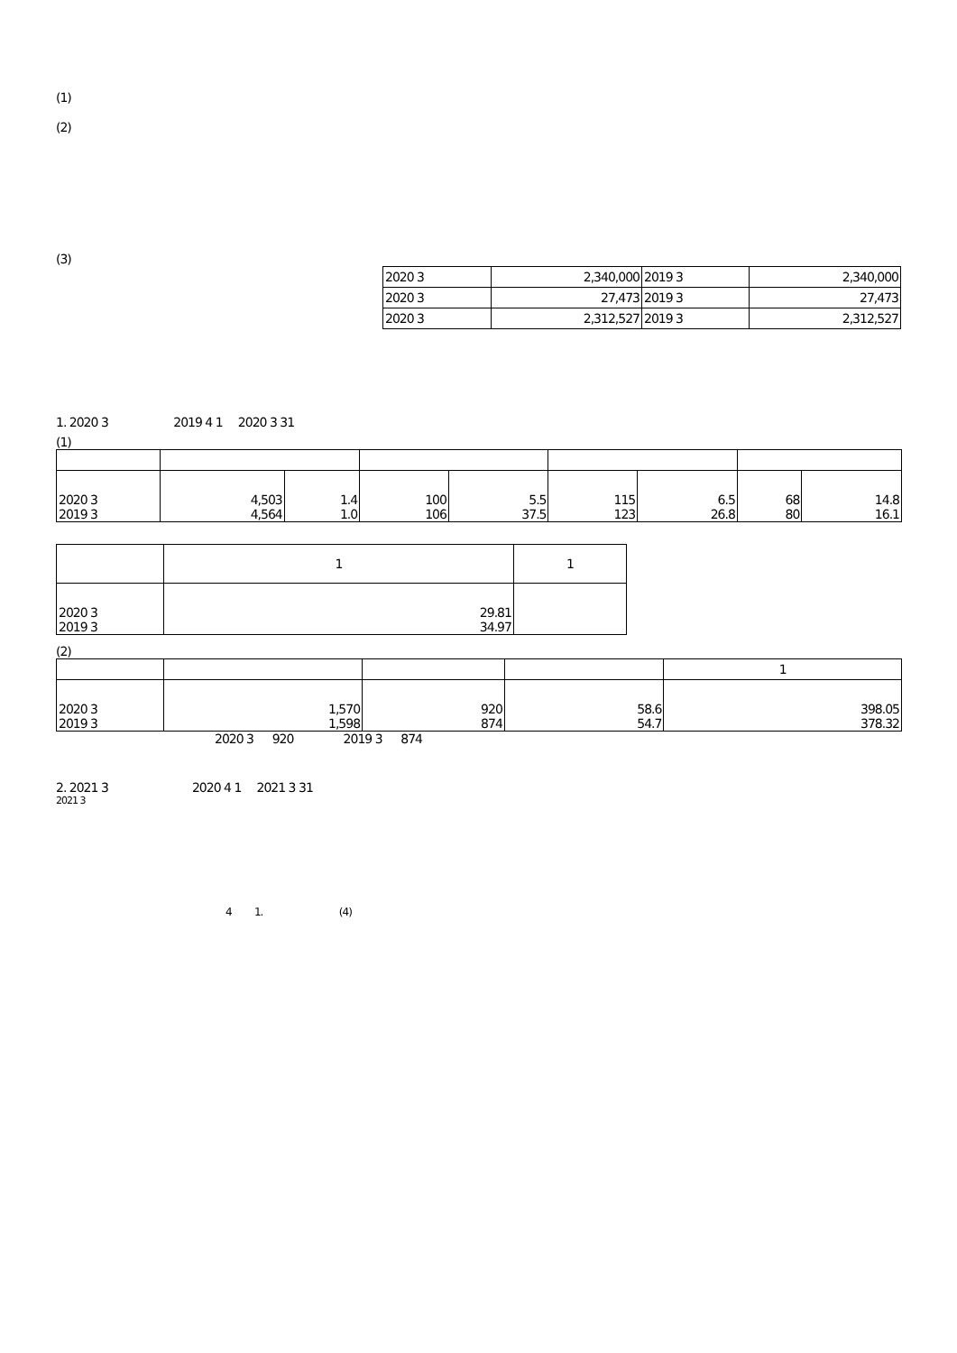(1)
(2)
(3)
| 2020 3 | 2,340,000 | 2019 3 | 2,340,000 |
| 2020 3 | 27,473 | 2019 3 | 27,473 |
| 2020 3 | 2,312,527 | 2019 3 | 2,312,527 |
1. 2020 3 2019 4 1 2020 3 31
(1)
| 2020 3 2019 3 | 4,503 4,564 | 1.4 1.0 | 100 106 | 5.5 37.5 | 115 123 | 6.5 26.8 | 68 80 | 14.8 16.1 |
| | 1 | 1 |
| 2020 3 2019 3 | 29.81 34.97 | |
(2)
| | | | | 1 |
| 2020 3 2019 3 | 1,570 1,598 | 920 874 | 58.6 54.7 | 398.05 378.32 |
2020 3 920 2019 3 874
2. 2021 3 2020 4 1 2021 3 31
2021 3
4 1. (4)